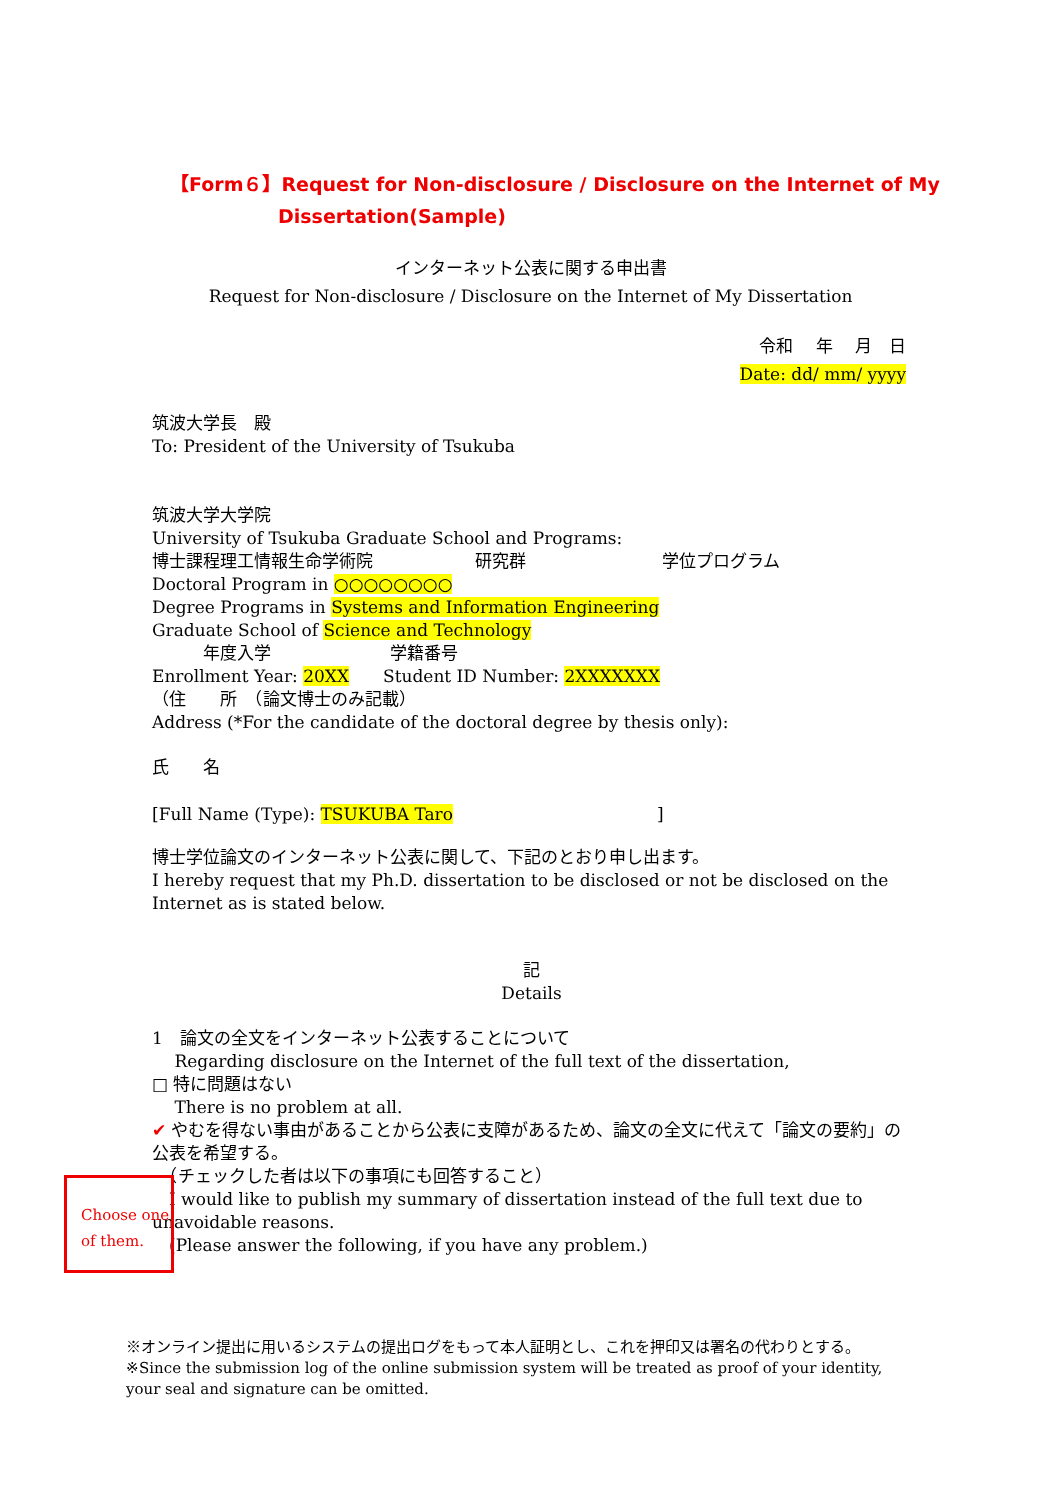【Form６】Request for Non-disclosure / Disclosure on the Internet of My
Dissertation(Sample)
インターネット公表に関する申出書
Request for Non-disclosure / Disclosure on the Internet of My Dissertation
令和　 年　 月　日
Date: dd/ mm/ yyyy
筑波大学長　殿
To: President of the University of Tsukuba
筑波大学大学院
University of Tsukuba Graduate School and Programs:
博士課程理工情報生命学術院　　　　　　研究群　　　　　　　　学位プログラム
Doctoral Program in ○○○○○○○○
Degree Programs in Systems and Information Engineering
Graduate School of Science and Technology
　　　年度入学　　　　　　　学籍番号
Enrollment Year: 20XX　　Student ID Number: 2XXXXXXX
（住　　所　（論文博士のみ記載）
Address (*For the candidate of the doctoral degree by thesis only):
氏　　名
[Full Name (Type): TSUKUBA Taro　　　　　　　　　　　　]
博士学位論文のインターネット公表に関して、下記のとおり申し出ます。
I hereby request that my Ph.D. dissertation to be disclosed or not be disclosed on the Internet as is stated below.
記
Details
1　論文の全文をインターネット公表することについて
　 Regarding disclosure on the Internet of the full text of the dissertation,
□ 特に問題はない
　 There is no problem at all.
✔ やむを得ない事由があることから公表に支障があるため、論文の全文に代えて「論文の要約」の公表を希望する。
　（チェックした者は以下の事項にも回答すること）
　I would like to publish my summary of dissertation instead of the full text due to unavoidable reasons.
　(Please answer the following, if you have any problem.)
Choose one of them.
※オンライン提出に用いるシステムの提出ログをもって本人証明とし、これを押印又は署名の代わりとする。
※Since the submission log of the online submission system will be treated as proof of your identity, your seal and signature can be omitted.